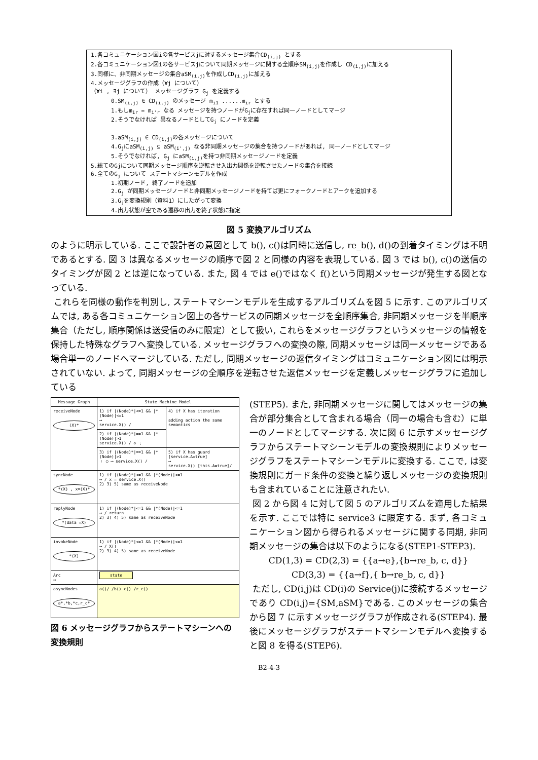1.各コミュニケーション図iの各サービスjに対するメッセージ集合CD<sub>(i,j)</sub> とする
2.各コミュニケーション図iの各サービスjについて同期メッセージに関する全順序SM<sub>(i,j)</sub>を作成し CD<sub>(i,j)</sub>に加える
3.同様に、非同期メッセージの集合aSM<sub>(i,j)</sub>を作成しCD<sub>(i,j)</sub>に加える
4.メッセージグラフの作成（∀j について）
（∀i , ∃j について） メッセージグラフ G<sub>j</sub> を定義する
0.SM<sub>(i,j)</sub> ∈ CD<sub>(i,j)</sub> のメッセージ m<sub>i1</sub> ......m<sub>ir</sub> とする
1.もしm<sub>ir</sub> = m<sub>i'r</sub> なる メッセージを持つノードがG<sub>j</sub>に存在すれば同一ノードとしてマージ
2.そうでなければ 異なるノードとしてG<sub>j</sub> にノードを定義
3.aSM<sub>(i,j)</sub> ∈ CD<sub>(i,j)</sub>の各メッセージについて
4.G<sub>j</sub>にaSM<sub>(i,j)</sub> ⊆ aSM<sub>(i',j)</sub> なる非同期メッセージの集合を持つノードがあれば, 同一ノードとしてマージ
5.そうでなければ, G<sub>j</sub> にaSM<sub>(i,j)</sub>を持つ非同期メッセージノードを定義
5.総てのGjについて同期メッセージ順序を逆転させ入出力関係を逆転させたノードの集合を接続
6.全てのG<sub>j</sub> について ステートマシーンモデルを作成
1.初期ノード, 終了ノードを追加
2.G<sub>j</sub> が同期メッセージノードと非同期メッセージノードを持てば更にフォークノードとアークを追加する
3.G<sub>j</sub>を変換規則（資料1）にしたがって変換
4.出力状態が空である遷移の出力を終了状態に指定
図 5 変換アルゴリズム
のように明示している. ここで設計者の意図として b(), c()は同時に送信し, re_b(), d()の到着タイミングは不明であるとする. 図 3 は異なるメッセージの順序で図 2 と同様の内容を表現している. 図 3 では b(), c()の送信のタイミングが図 2 とは逆になっている. また, 図 4 では e()ではなく f()という同期メッセージが発生する図となっている.
これらを同様の動作を判別し, ステートマシーンモデルを生成するアルゴリズムを図 5 に示す. このアルゴリズムでは, ある各コミュニケーション図上の各サービスの同期メッセージを全順序集合, 非同期メッセージを半順序集合（ただし, 順序関係は送受信のみに限定）として扱い, これらをメッセージグラフというメッセージの情報を保持した特殊なグラフへ変換している. メッセージグラフへの変換の際, 同期メッセージは同一メッセージである場合単一のノードへマージしている. ただし, 同期メッセージの返信タイミングはコミュニケーション図には明示されていない. よって, 同期メッセージの全順序を逆転させた返信メッセージを定義しメッセージグラフに追加している
| Message Graph | State Machine Model | |
| --- | --- | --- |
| receiveNode (X)* | 1) if /(Node)*/<=1 && /*(Node)/<=1 ⟶ service.X() / | 4) if X has iteration adding action the same semantics |
| | 2) if /(Node)*/==1 && /*(Node)/>1 service.X() / ◇ ⋮ | |
| | 3) if /(Node)*/==1 && /*(Node)/>1 ⋮ ○ ⟶ service.X() / | 5) if X has guard [service.A=true] ⟶ service.X() [this.A=true]/ |
| syncNode *(X) , x=(X)* | 1) if /(Node)*/<=1 && /*(Node)/<=1 ⟶ / x = service.X() 2) 3) 5) same as receiveNode | |
| replyNode *(data =X) | 1) if /(Node)*/<=1 && /*(Node)/<=1 ⟶ / return 2) 3) 4) 5) same as receiveNode | |
| invokeNode *(X) | 1) if /(Node)*/<=1 && /*(Node)/<=1 ⟶ / X() 2) 3) 4) 5) same as receiveNode | |
| Arc ⟶ | state | |
| asyncNodes a*,*b,*c,r_c* | a()/ /b() c() /r_c() | |
図 6 メッセージグラフからステートマシーンへの変換規則
(STEP5). また, 非同期メッセージに関してはメッセージの集合が部分集合として含まれる場合（同一の場合も含む）に単一のノードとしてマージする. 次に図 6 に示すメッセージグラフからステートマシーンモデルの変換規則によりメッセージグラフをステートマシーンモデルに変換する. ここで, は変換規則にガード条件の変換と繰り返しメッセージの変換規則も含まれていることに注意されたい.
図 2 から図 4 に対して図 5 のアルゴリズムを適用した結果を示す. ここでは特に service3 に限定する. まず, 各コミュニケーション図から得られるメッセージに関する同期, 非同期メッセージの集合は以下のようになる(STEP1-STEP3).
CD(1,3) = CD(2,3) = {{a→e},{b→re_b, c, d}}
CD(3,3) = {{a→f},{ b→re_b, c, d}}
ただし, CD(i,j)は CD(i)の Service(j)に接続するメッセージであり CD(i,j)={SM,aSM}である. このメッセージの集合から図 7 に示すメッセージグラフが作成される(STEP4). 最後にメッセージグラフがステートマシーンモデルへ変換すると図 8 を得る(STEP6).
B2-4-3